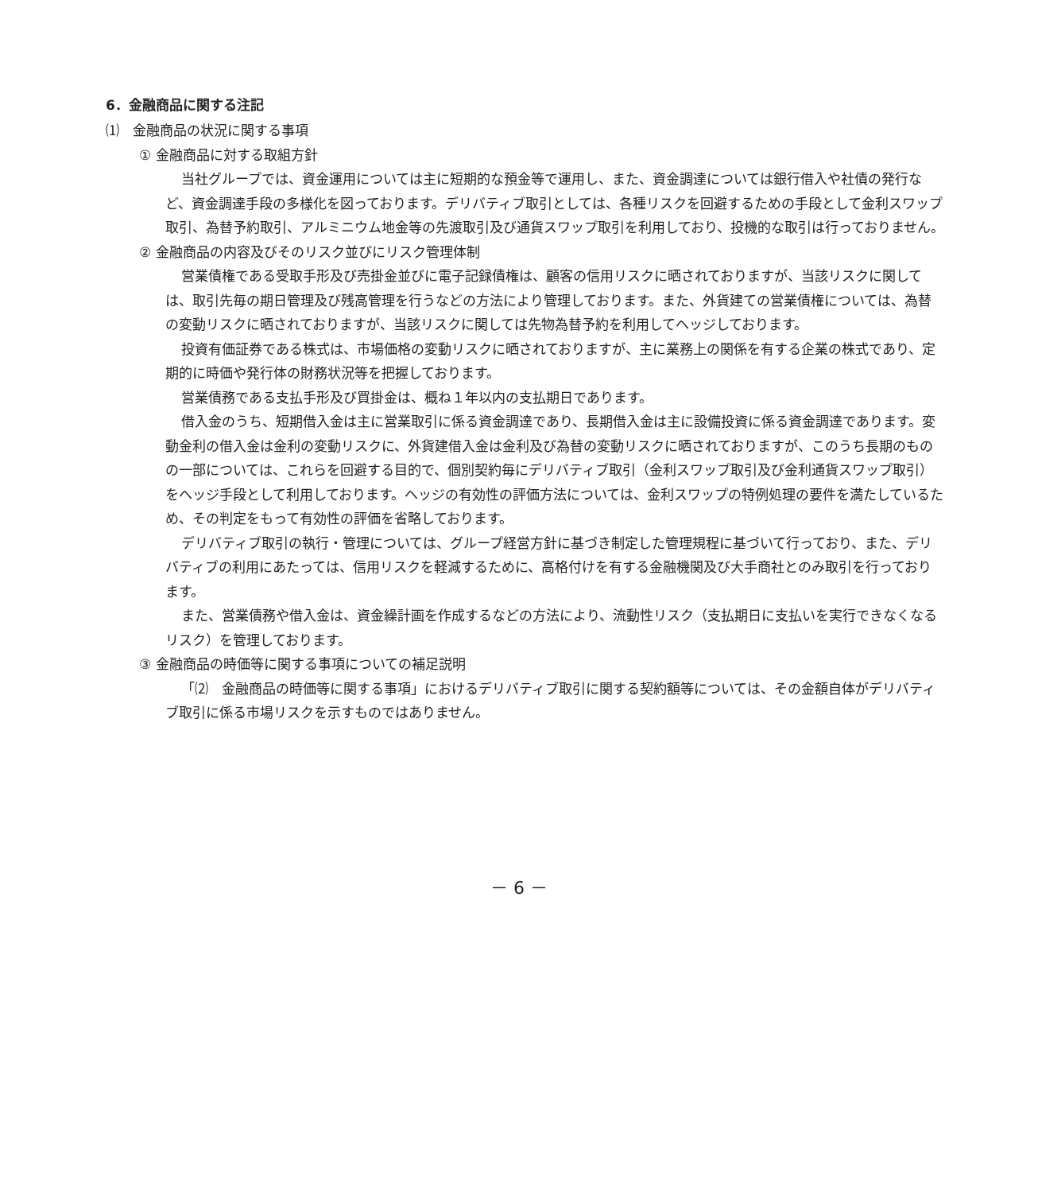6．金融商品に関する注記
⑴　金融商品の状況に関する事項
① 金融商品に対する取組方針
当社グループでは、資金運用については主に短期的な預金等で運用し、また、資金調達については銀行借入や社債の発行など、資金調達手段の多様化を図っております。デリバティブ取引としては、各種リスクを回避するための手段として金利スワップ取引、為替予約取引、アルミニウム地金等の先渡取引及び通貨スワップ取引を利用しており、投機的な取引は行っておりません。
② 金融商品の内容及びそのリスク並びにリスク管理体制
営業債権である受取手形及び売掛金並びに電子記録債権は、顧客の信用リスクに晒されておりますが、当該リスクに関しては、取引先毎の期日管理及び残高管理を行うなどの方法により管理しております。また、外貨建ての営業債権については、為替の変動リスクに晒されておりますが、当該リスクに関しては先物為替予約を利用してヘッジしております。
投資有価証券である株式は、市場価格の変動リスクに晒されておりますが、主に業務上の関係を有する企業の株式であり、定期的に時価や発行体の財務状況等を把握しております。
営業債務である支払手形及び買掛金は、概ね１年以内の支払期日であります。
借入金のうち、短期借入金は主に営業取引に係る資金調達であり、長期借入金は主に設備投資に係る資金調達であります。変動金利の借入金は金利の変動リスクに、外貨建借入金は金利及び為替の変動リスクに晒されておりますが、このうち長期のものの一部については、これらを回避する目的で、個別契約毎にデリバティブ取引（金利スワップ取引及び金利通貨スワップ取引）をヘッジ手段として利用しております。ヘッジの有効性の評価方法については、金利スワップの特例処理の要件を満たしているため、その判定をもって有効性の評価を省略しております。
デリバティブ取引の執行・管理については、グループ経営方針に基づき制定した管理規程に基づいて行っており、また、デリバティブの利用にあたっては、信用リスクを軽減するために、高格付けを有する金融機関及び大手商社とのみ取引を行っております。
また、営業債務や借入金は、資金繰計画を作成するなどの方法により、流動性リスク（支払期日に支払いを実行できなくなるリスク）を管理しております。
③ 金融商品の時価等に関する事項についての補足説明
「⑵　金融商品の時価等に関する事項」におけるデリバティブ取引に関する契約額等については、その金額自体がデリバティブ取引に係る市場リスクを示すものではありません。
－ 6 －